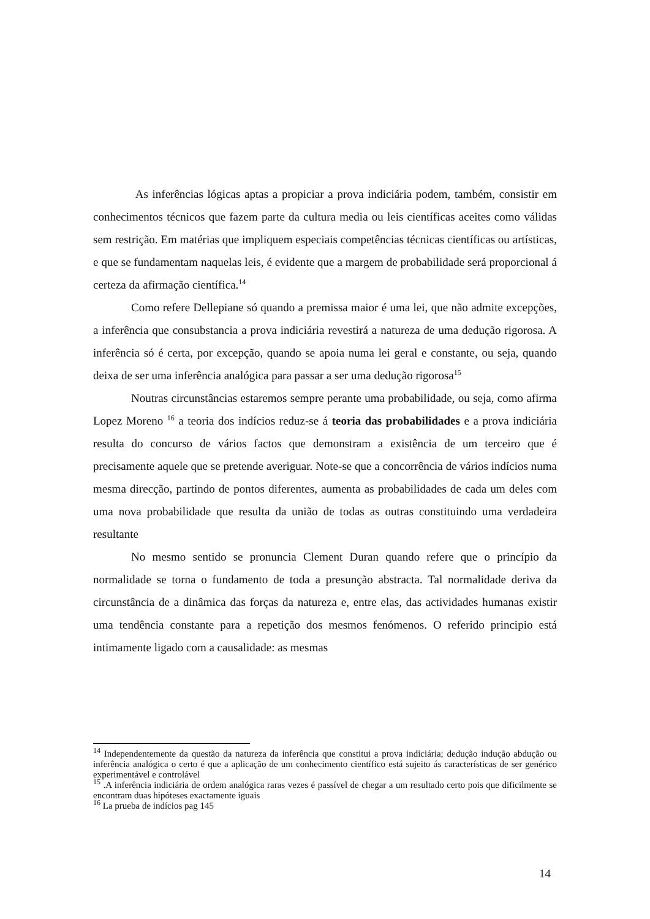As inferências lógicas aptas a propiciar a prova indiciária podem, também, consistir em conhecimentos técnicos que fazem parte da cultura media ou leis científicas aceites como válidas sem restrição. Em matérias que impliquem especiais competências técnicas científicas ou artísticas, e que se fundamentam naquelas leis, é evidente que a margem de probabilidade será proporcional á certeza da afirmação científica.<sup>14</sup>
Como refere Dellepiane só quando a premissa maior é uma lei, que não admite excepções, a inferência que consubstancia a prova indiciária revestirá a natureza de uma dedução rigorosa. A inferência só é certa, por excepção, quando se apoia numa lei geral e constante, ou seja, quando deixa de ser uma inferência analógica para passar a ser uma dedução rigorosa<sup>15</sup>
Noutras circunstâncias estaremos sempre perante uma probabilidade, ou seja, como afirma Lopez Moreno <sup>16</sup> a teoria dos indícios reduz-se á teoria das probabilidades e a prova indiciária resulta do concurso de vários factos que demonstram a existência de um terceiro que é precisamente aquele que se pretende averiguar. Note-se que a concorrência de vários indícios numa mesma direcção, partindo de pontos diferentes, aumenta as probabilidades de cada um deles com uma nova probabilidade que resulta da união de todas as outras constituindo uma verdadeira resultante
No mesmo sentido se pronuncia Clement Duran quando refere que o princípio da normalidade se torna o fundamento de toda a presunção abstracta. Tal normalidade deriva da circunstância de a dinâmica das forças da natureza e, entre elas, das actividades humanas existir uma tendência constante para a repetição dos mesmos fenómenos. O referido principio está intimamente ligado com a causalidade: as mesmas
<sup>14</sup> Independentemente da questão da natureza da inferência que constitui a prova indiciária; dedução indução abdução ou inferência analógica o certo é que a aplicação de um conhecimento científico está sujeito ás características de ser genérico experimentável e controlável
<sup>15</sup> .A inferência indiciária de ordem analógica raras vezes é passível de chegar a um resultado certo pois que dificilmente se encontram duas hipóteses exactamente iguais
<sup>16</sup> La prueba de indícios pag 145
14